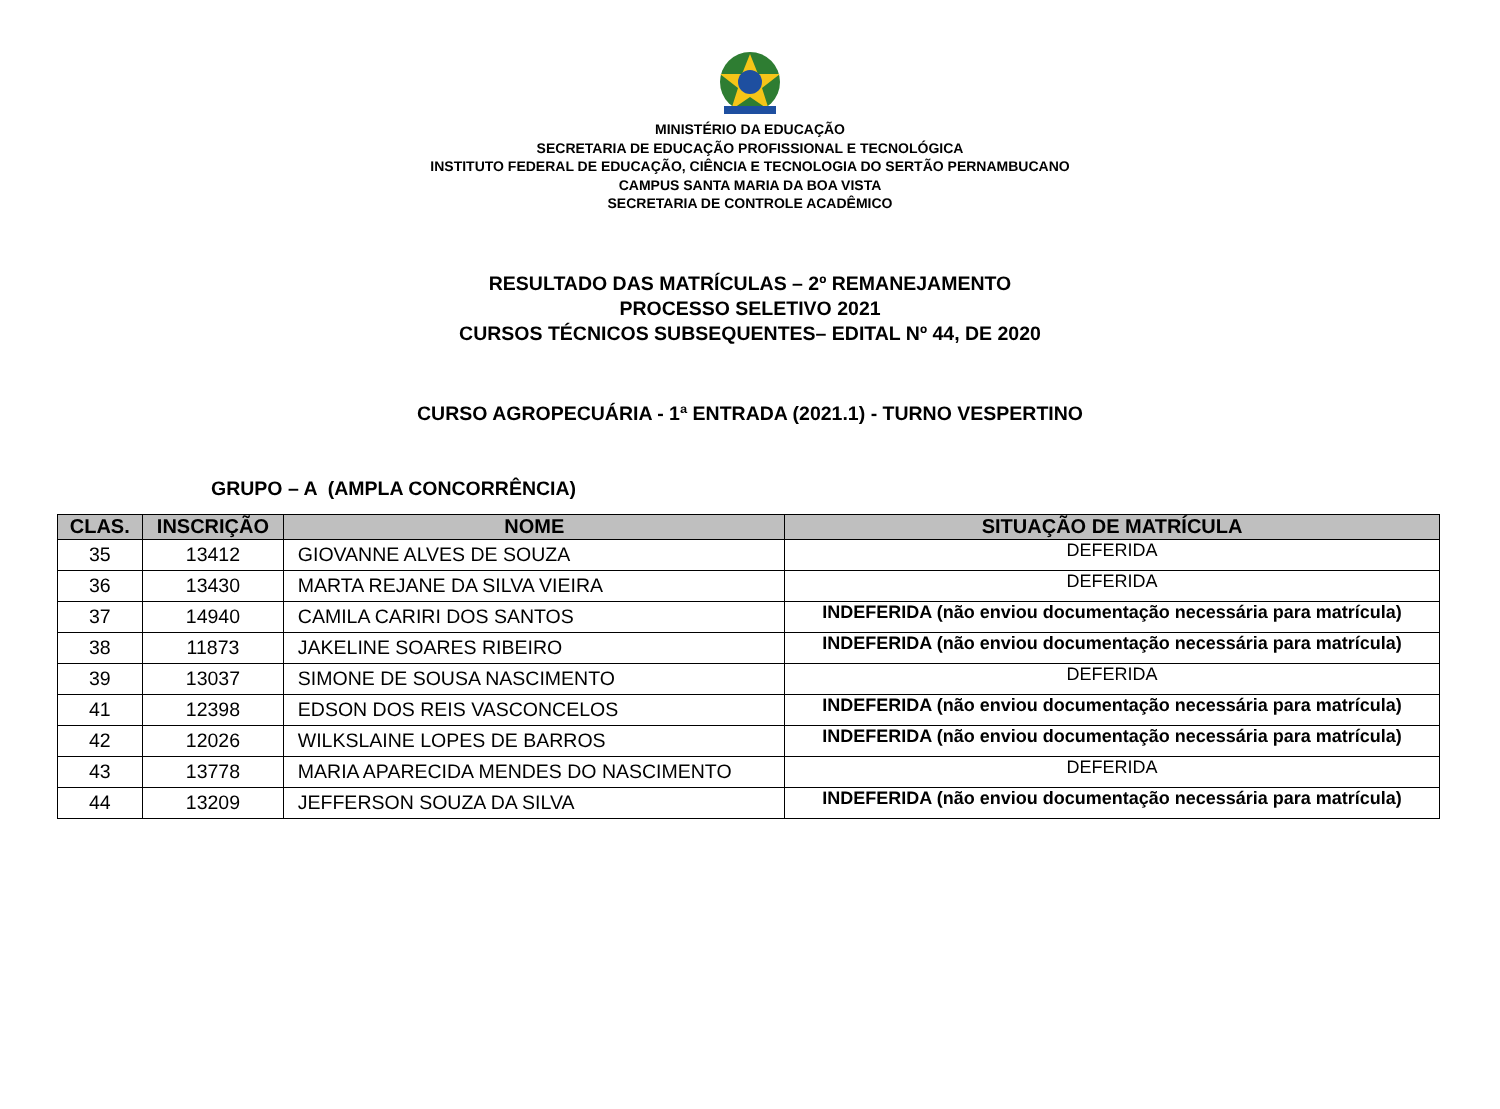MINISTÉRIO DA EDUCAÇÃO
SECRETARIA DE EDUCAÇÃO PROFISSIONAL E TECNOLÓGICA
INSTITUTO FEDERAL DE EDUCAÇÃO, CIÊNCIA E TECNOLOGIA DO SERTÃO PERNAMBUCANO
CAMPUS SANTA MARIA DA BOA VISTA
SECRETARIA DE CONTROLE ACADÊMICO
RESULTADO DAS MATRÍCULAS – 2º REMANEJAMENTO
PROCESSO SELETIVO 2021
CURSOS TÉCNICOS SUBSEQUENTES– EDITAL Nº 44, DE 2020
CURSO AGROPECUÁRIA - 1ª ENTRADA (2021.1) - TURNO VESPERTINO
GRUPO – A (AMPLA CONCORRÊNCIA)
| CLAS. | INSCRIÇÃO | NOME | SITUAÇÃO DE MATRÍCULA |
| --- | --- | --- | --- |
| 35 | 13412 | GIOVANNE ALVES DE SOUZA | DEFERIDA |
| 36 | 13430 | MARTA REJANE DA SILVA VIEIRA | DEFERIDA |
| 37 | 14940 | CAMILA CARIRI DOS SANTOS | INDEFERIDA (não enviou documentação necessária para matrícula) |
| 38 | 11873 | JAKELINE SOARES RIBEIRO | INDEFERIDA (não enviou documentação necessária para matrícula) |
| 39 | 13037 | SIMONE DE SOUSA NASCIMENTO | DEFERIDA |
| 41 | 12398 | EDSON DOS REIS VASCONCELOS | INDEFERIDA (não enviou documentação necessária para matrícula) |
| 42 | 12026 | WILKSLAINE LOPES DE BARROS | INDEFERIDA (não enviou documentação necessária para matrícula) |
| 43 | 13778 | MARIA APARECIDA MENDES DO NASCIMENTO | DEFERIDA |
| 44 | 13209 | JEFFERSON SOUZA DA SILVA | INDEFERIDA (não enviou documentação necessária para matrícula) |